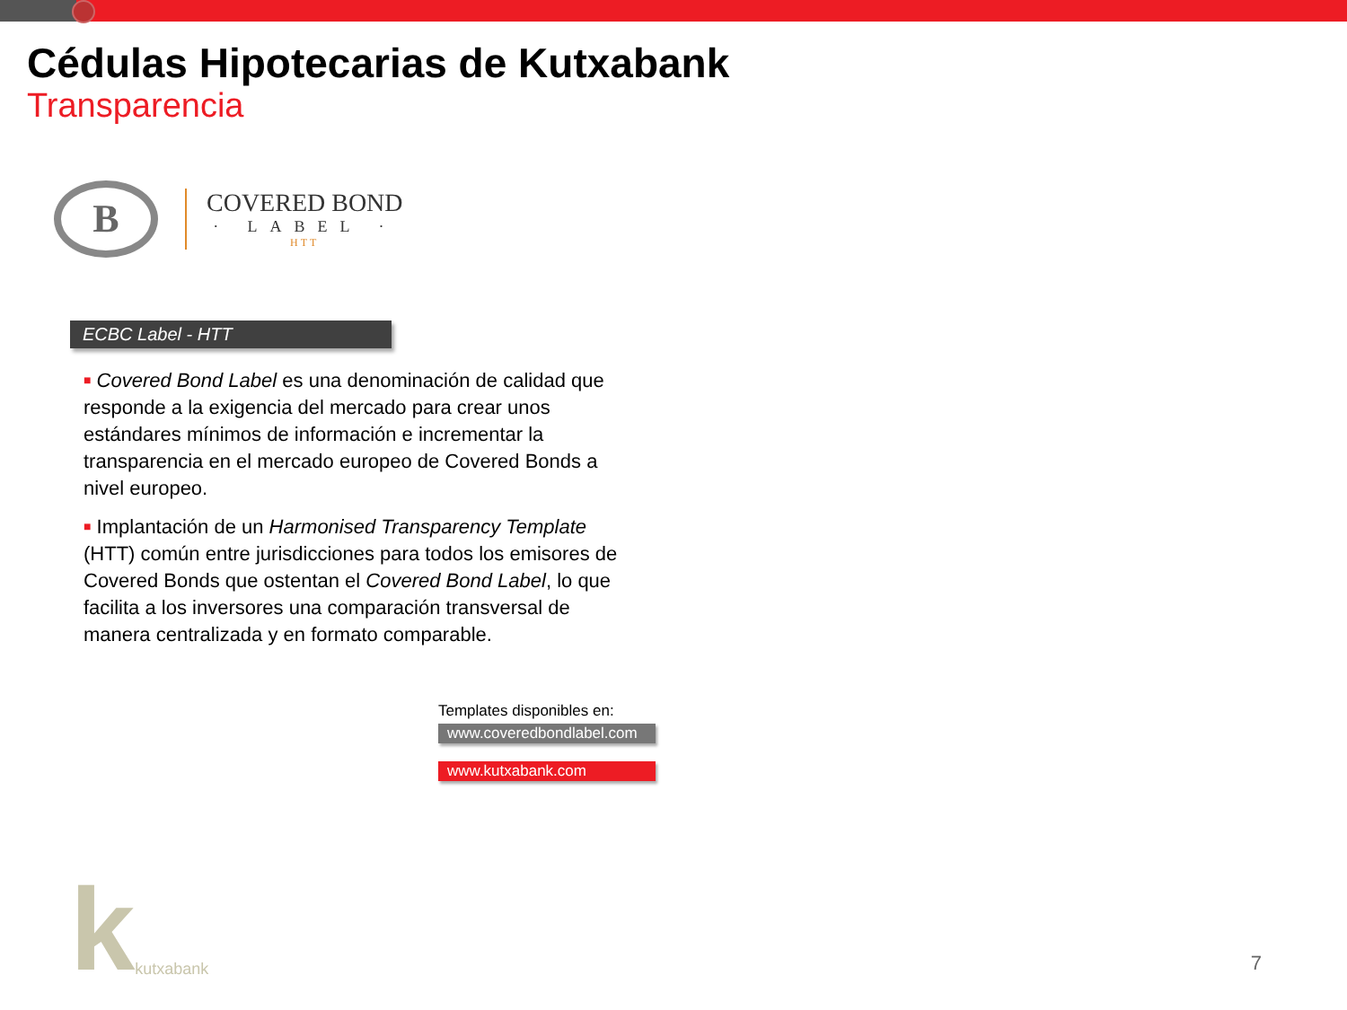Cédulas Hipotecarias de Kutxabank
Transparencia
B
COVERED BOND
· LABEL ·
HTT
ECBC Label - HTT
■ Covered Bond Label es una denominación de calidad que responde a la exigencia del mercado para crear unos estándares mínimos de información e incrementar la transparencia en el mercado europeo de Covered Bonds a nivel europeo.
■ Implantación de un Harmonised Transparency Template (HTT) común entre jurisdicciones para todos los emisores de Covered Bonds que ostentan el Covered Bond Label, lo que facilita a los inversores una comparación transversal de manera centralizada y en formato comparable.
Templates disponibles en:
www.coveredbondlabel.com
www.kutxabank.com
kkutxabank
7